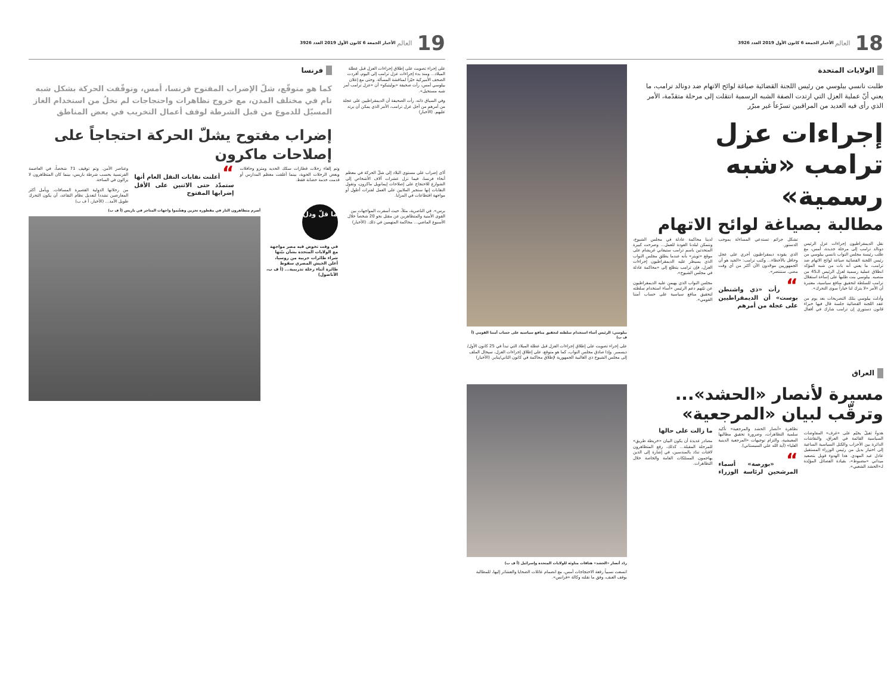18 العالم الأخبار الجمعة 6 كانون الأول 2019 العدد 3926
الولايات المتحدة
طلبت نانسي بيلوسي من رئيس اللجنة القضائية صياغة لوائح الاتهام ضد دونالد ترامب، ما يعني أنّ عملية العزل التي ارتدت الصفة الشبه الرسمية انتقلت إلى مرحلة متقدّمة، الأمر الذي رأى فيه العديد من المراقبين تسرّعاً غير مبرّر
إجراءات عزل ترامب «شبه رسمية»
مطالبة بصياغة لوائح الاتهام
نقل الديمقراطيون إجراءات عزل الرئيس دونالد ترامب إلى مرحلة جديدة، أمس، مع طلب رئيسة مجلس النواب نانسي بيلوسي من رئيس اللجنة القضائية صياغة لوائح الاتهام ضد ترامب، ما يعني أنه بات من شبه المؤكد انطلاق عملية رسمية لعزل الرئيس الـ45 من منصبه. بيلوسي بنت طلبها على إساءة استغلال ترامب للسلطة لتحقيق منافع سياسية، معتبرة أن الأمر «لا يترك لنا خياراً سوى التحرك».
وأدلت بيلوسي بتلك التصريحات بعد يوم من عقد اللجنة القضائية جلسة قال فيها خبراء قانون دستوري إن ترامب شارك في أفعال تشكل جرائم تستدعي المساءلة بموجب الدستور.
الذي يقوده ديمقراطيون أجري على عجل وحافل بالأخطاء... وكتب ترامب: «الجيد هو أن الجمهوريين موحّدون الآن أكثر من أي وقت مضى. سننتصر».
“ رأت «ذي واشنطن بوست» أن الديمقراطيين على عجلة من أمرهم
لدينا محاكمة عادلة في مجلس الشيوخ، ونتمكن لبلدنا العودة للعمل... وصرحت كبيرة المتحدثين باسم ترامب ستيفاني غريشام على موقع «تويتر» بأنه عندما يطلق مجلس النواب الذي يسيطر عليه الديمقراطيون إجراءات العزل، فإن ترامب يتطلع إلى «محاكمة عادلة في مجلس الشيوخ».
مجلس النواب الذي يهيمن عليه الديمقراطيون عن نيّتهم دعم الرئيس «أساء استخدام سلطته لتحقيق منافع سياسية على حساب أمننا القومي».
بيلوسي: الرئيس أساء استخدام سلطته لتحقيق منافع سياسية على حساب أمننا القومي (أ ف ب)
على إجراء تصويت على إطلاق إجراءات العزل قبل عطلة الميلاد التي تبدأ في 25 كانون الأول/ديسمبر. وإذا صادق مجلس النواب، كما هو متوقع، على إطلاق إجراءات العزل، سيحال الملف إلى مجلس الشيوخ ذي الغالبية الجمهورية لإطلاق محاكمة في كانون الثاني/يناير. (الأخبار)
العراق
مسيرة لأنصار «الحشد»... وترقّب لبيان «المرجعية»
هدوءٌ ثقيلٌ يخيّم على «غرف» المفاوضات السياسية القائمة في العراق، والنقاشات الدائرة بين الأحزاب والكتل السياسية الساعية إلى اختيار بديل من رئيس الوزراء المستقيل عادل عبد المهدي. هذا الهدوء قوبل بتصعيد ميداني «مضبوط»، بقيادة الفصائل المؤيّدة لـ«الحشد الشعبي».
تظاهرة «أنصار الحشد والمرجعية» تأكيد سلمية التظاهرات، وضرورة تحقيق مطالبها المعيشية، والتزام توجيهات «المرجعية الدينية العليا» (آية الله علي السيستاني).
“ «بورصة» أسماء المرشحين لرئاسة الوزراء ما زالت على حالها
مصادر عديدة أن يكون البيان «خريطة طريق» للمرحلة المقبلة... كذلك، رفع المتظاهرون لافتات تندّد بالمندسين، في إشارة إلى الذين يهاجمون الممتلكات العامة والخاصة خلال التظاهرات.
ردّد أنصار «الحشد» هتافات مناوئة للولايات المتحدة وإسرائيل (أ ف ب)
اتسعت نسبياً رقعة الاحتجاجات أمس، مع انضمام عائلات الضحايا والعشائر إليها، للمطالبة بوقف العنف، وفق ما نقلته وكالة «فرانس».
19 العالم الأخبار الجمعة 6 كانون الأول 2019 العدد 3926
على إجراء تصويت على إطلاق إجراءات العزل قبل عطلة الميلاد... ومنذ بدء إجراءات عزل ترامب إلى اليوم، أفردت الصحف الأميركية حيّزاً لمناقشة المسألة. وحتى مع إعلان بيلوسي أمس، رأت صحيفة «بوليتيكو» أن «عزل ترامب أمر شبه مستحيل».
وفي السياق ذاته، رأت الصحيفة أن الديمقراطيين على عجلة من أمرهم من أجل عزل ترامب، الأمر الذي يمكن أن يرتد عليهم. (الأخبار)
فرنسا
كما هو متوقّع، شلّ الإضراب المفتوح فرنسا، أمس، وتوقّفت الحركة بشكل شبه تام في مختلف المدن، مع خروج تظاهرات واحتجاجات لم تخلُ من استخدام الغاز المسيّل للدموع من قبل الشرطة لوقف أعمال التخريب في بعض المناطق
إضراب مفتوح يشلّ الحركة احتجاجاً على إصلاحات ماكرون
أدّى إضراب على مستوى البلاد إلى شلّ الحركة في معظم أنحاء فرنسا، فيما نزل عشرات آلاف الأشخاص إلى الشوارع للاحتجاج على إصلاحات إيمانويل ماكرون، وتقول النقابات إنها ستجبر الملايين على العمل لفترات أطول أو مواجهة اقتطاعات في المزايا.
وتم إلغاء رحلات قطارات سكك الحديد ومترو وحافلات وبعض الرحلات الجوية، بينما أغلقت معظم المدارس أو قدمت خدمة حضانة فقط.
“ أعلنت نقابات النقل العام أنها ستمدّد حتى الاثنين على الأقل إضرابها المفتوح
وعناصر الأمن. وتم توقيف 71 شخصاً، في العاصمة الفرنسية بحسب شرطة باريس، بينما كان المتظاهرون لا يزالون في الساحة.
من رحلاتها الدولية القصيرة المسافات. ويأمل أكثر المعارضين تشدداً لتعديل نظام التقاعد، أن يكون التحرك طويل الأمد... (الأخبار، أ ف ب)
برس». في الناصرية، مثلاً، حيث أسفرت المواجهات بين القوى الأمنية والمتظاهرين عن مقتل نحو 20 شخصاً خلال الأسبوع الماضي... محاكمة المتهمين في ذلك. (الأخبار)
ما قلّ ودلّ
في وقت تخوض فيه مصر مواجهة مع الولايات المتحدة بشأن نيّتها شراء طائرات حربية من روسيا، أعلن الجيش المصري سقوط طائرة أثناء رحلة تدريبية... (أ ف ب، الأناضول)
أضرم متظاهرون النار في مقطورة تخزين وهشّموا واجهات المتاجر في باريس (أ ف ب)